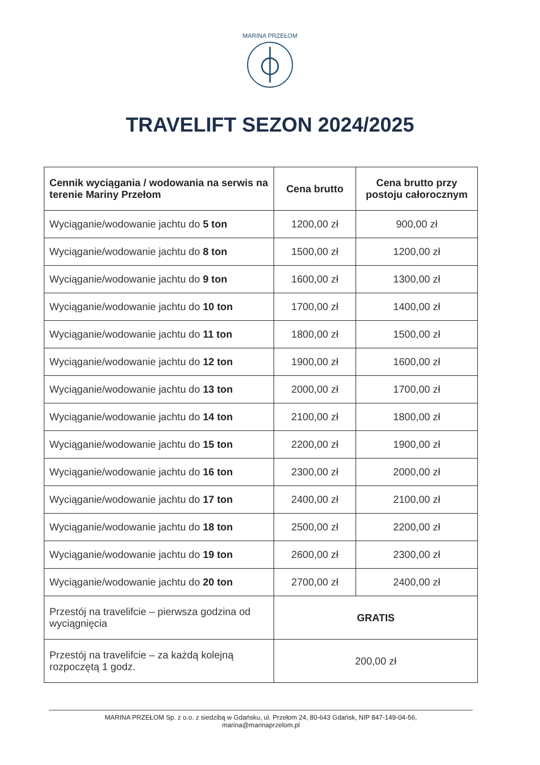MARINA PRZEŁOM
TRAVELIFT SEZON 2024/2025
| Cennik wyciągania / wodowania na serwis na terenie Mariny Przełom | Cena brutto | Cena brutto przy postoju całorocznym |
| --- | --- | --- |
| Wyciąganie/wodowanie jachtu do 5 ton | 1200,00 zł | 900,00 zł |
| Wyciąganie/wodowanie jachtu do 8 ton | 1500,00 zł | 1200,00 zł |
| Wyciąganie/wodowanie jachtu do 9 ton | 1600,00 zł | 1300,00 zł |
| Wyciąganie/wodowanie jachtu do 10 ton | 1700,00 zł | 1400,00 zł |
| Wyciąganie/wodowanie jachtu do 11 ton | 1800,00 zł | 1500,00 zł |
| Wyciąganie/wodowanie jachtu do 12 ton | 1900,00 zł | 1600,00 zł |
| Wyciąganie/wodowanie jachtu do 13 ton | 2000,00 zł | 1700,00 zł |
| Wyciąganie/wodowanie jachtu do 14 ton | 2100,00 zł | 1800,00 zł |
| Wyciąganie/wodowanie jachtu do 15 ton | 2200,00 zł | 1900,00 zł |
| Wyciąganie/wodowanie jachtu do 16 ton | 2300,00 zł | 2000,00 zł |
| Wyciąganie/wodowanie jachtu do 17 ton | 2400,00 zł | 2100,00 zł |
| Wyciąganie/wodowanie jachtu do 18 ton | 2500,00 zł | 2200,00 zł |
| Wyciąganie/wodowanie jachtu do 19 ton | 2600,00 zł | 2300,00 zł |
| Wyciąganie/wodowanie jachtu do 20 ton | 2700,00 zł | 2400,00 zł |
| Przestój na travelifcie – pierwsza godzina od wyciągnięcia | GRATIS | |
| Przestój na travelifcie – za każdą kolejną rozpoczętą 1 godz. | 200,00 zł | |
MARINA PRZEŁOM Sp. z o.o. z siedzibą w Gdańsku, ul. Przełom 24, 80-643 Gdańsk, NIP 847-149-04-56,
marina@marinaprzelom.pl